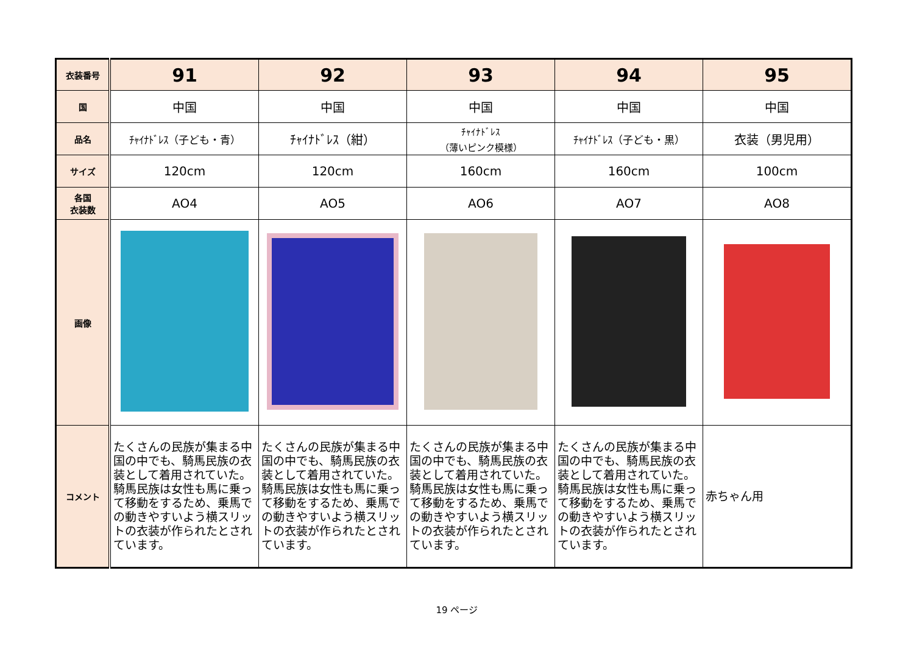| 衣装番号 | 91 | 92 | 93 | 94 | 95 |
| 国 | 中国 | 中国 | 中国 | 中国 | 中国 |
| 品名 | ﾁｬｲﾅﾄﾞﾚｽ（子ども・青） | ﾁｬｲﾅﾄﾞﾚｽ（紺） | ﾁｬｲﾅﾄﾞﾚｽ （薄いピンク模様） | ﾁｬｲﾅﾄﾞﾚｽ（子ども・黒） | 衣装（男児用） |
| サイズ | 120cm | 120cm | 160cm | 160cm | 100cm |
| 各国 衣装数 | AO4 | AO5 | AO6 | AO7 | AO8 |
| 画像 | | | | | |
| コメント | たくさんの民族が集まる中国の中でも、騎馬民族の衣装として着用されていた。騎馬民族は女性も馬に乗って移動をするため、乗馬での動きやすいよう横スリットの衣装が作られたとされています。 | たくさんの民族が集まる中国の中でも、騎馬民族の衣装として着用されていた。騎馬民族は女性も馬に乗って移動をするため、乗馬での動きやすいよう横スリットの衣装が作られたとされています。 | たくさんの民族が集まる中国の中でも、騎馬民族の衣装として着用されていた。騎馬民族は女性も馬に乗って移動をするため、乗馬での動きやすいよう横スリットの衣装が作られたとされています。 | たくさんの民族が集まる中国の中でも、騎馬民族の衣装として着用されていた。騎馬民族は女性も馬に乗って移動をするため、乗馬での動きやすいよう横スリットの衣装が作られたとされています。 | 赤ちゃん用 |
19 ページ